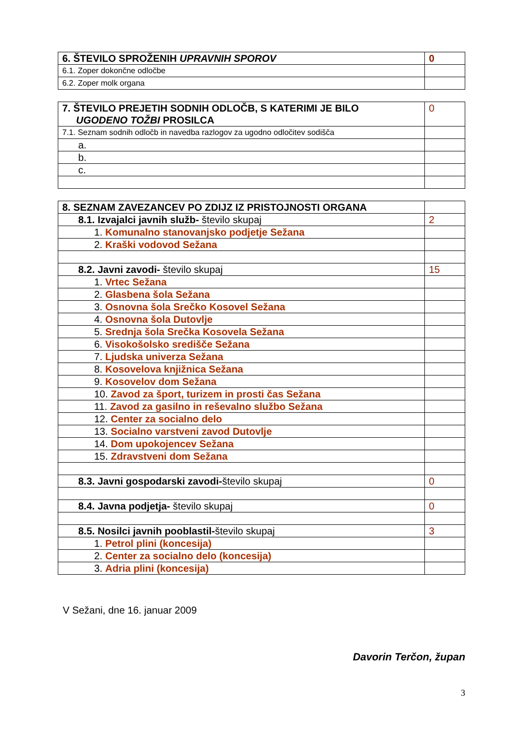| 6. ŠTEVILO SPROŽENIH UPRAVNIH SPOROV | 0 |
| 6.1. Zoper dokončne odločbe | |
| 6.2. Zoper molk organa | |
| 7. ŠTEVILO PREJETIH SODNIH ODLOČB, S KATERIMI JE BILO UGODENO TOŽBI PROSILCA | 0 |
| 7.1. Seznam sodnih odločb in navedba razlogov za ugodno odločitev sodišča | |
| a. | |
| b. | |
| c. | |
| 8. SEZNAM ZAVEZANCEV PO ZDIJZ IZ PRISTOJNOSTI ORGANA | |
| 8.1. Izvajalci javnih služb- število skupaj | 2 |
| 1. Komunalno stanovanjsko podjetje Sežana | |
| 2. Kraški vodovod Sežana | |
| 8.2. Javni zavodi- število skupaj | 15 |
| 1. Vrtec Sežana | |
| 2. Glasbena šola Sežana | |
| 3. Osnovna šola Srečko Kosovel Sežana | |
| 4. Osnovna šola Dutovlje | |
| 5. Srednja šola Srečka Kosovela Sežana | |
| 6. Visokošolsko središče Sežana | |
| 7. Ljudska univerza Sežana | |
| 8. Kosovelova knjižnica Sežana | |
| 9. Kosovelov dom Sežana | |
| 10. Zavod za šport, turizem in prosti čas Sežana | |
| 11. Zavod za gasilno in reševalno službo Sežana | |
| 12. Center za socialno delo | |
| 13. Socialno varstveni zavod Dutovlje | |
| 14. Dom upokojencev Sežana | |
| 15. Zdravstveni dom Sežana | |
| 8.3. Javni gospodarski zavodi- število skupaj | 0 |
| 8.4. Javna podjetja- število skupaj | 0 |
| 8.5. Nosilci javnih pooblastil- število skupaj | 3 |
| 1. Petrol plini (koncesija) | |
| 2. Center za socialno delo (koncesija) | |
| 3. Adria plini (koncesija) | |
V Sežani, dne 16. januar 2009
Davorin Terčon, župan
3